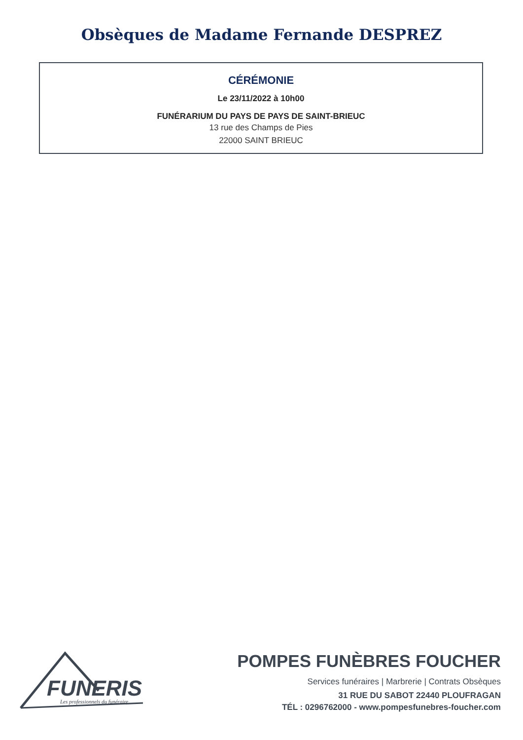Obsèques de Madame Fernande DESPREZ
CÉRÉMONIE
Le 23/11/2022 à 10h00
FUNÉRARIUM DU PAYS DE PAYS DE SAINT-BRIEUC
13 rue des Champs de Pies
22000 SAINT BRIEUC
FUNERIS
Les professionnels du funéraire
POMPES FUNÈBRES FOUCHER
Services funéraires | Marbrerie | Contrats Obsèques
31 RUE DU SABOT 22440 PLOUFRAGAN
TÉL : 0296762000 - www.pompesfunebres-foucher.com